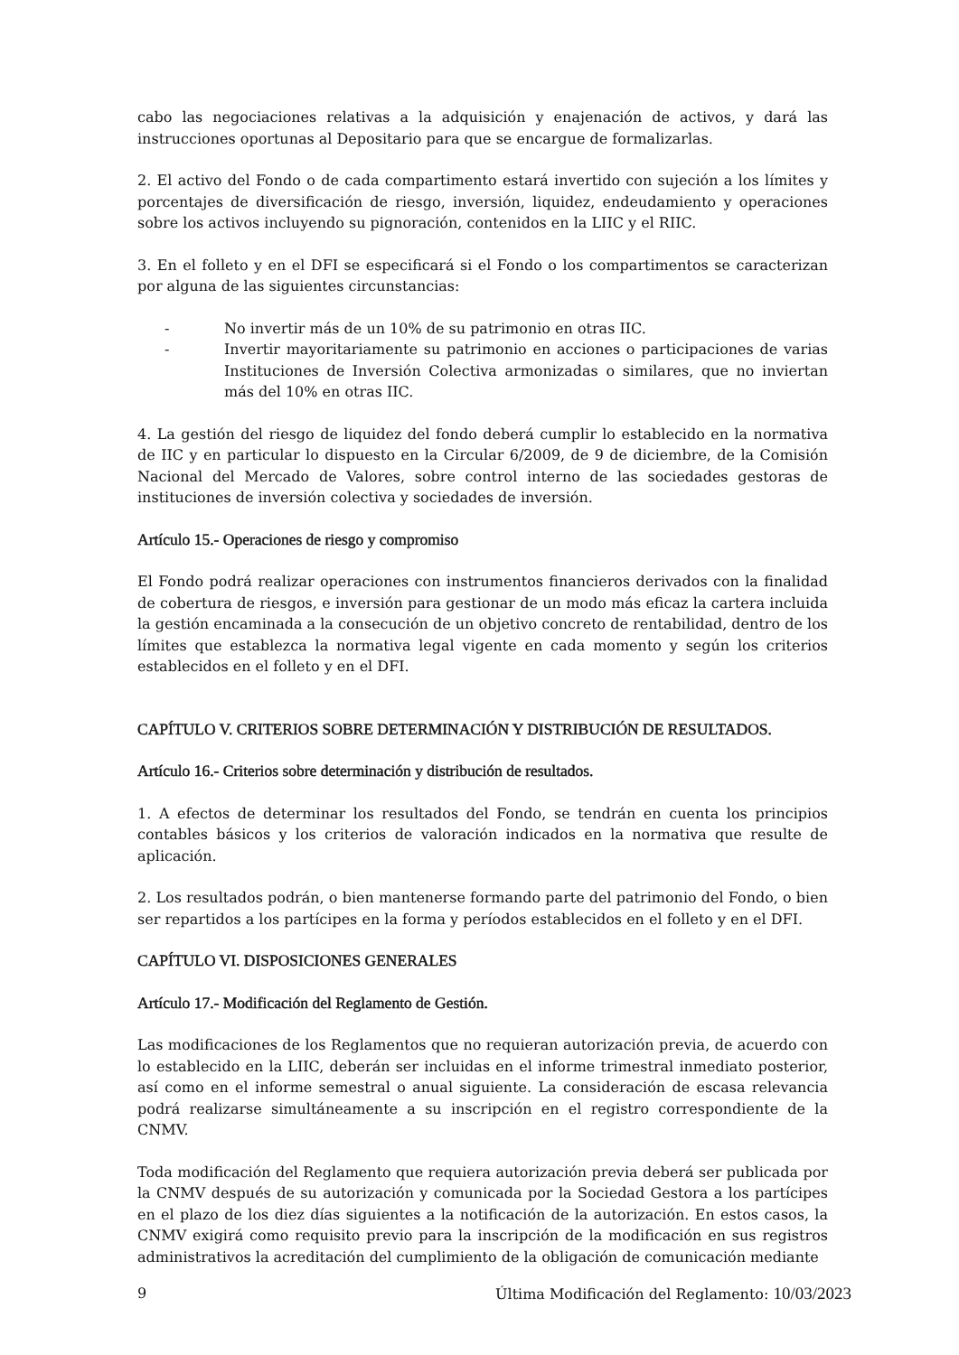cabo las negociaciones relativas a la adquisición y enajenación de activos, y dará las instrucciones oportunas al Depositario para que se encargue de formalizarlas.
2. El activo del Fondo o de cada compartimento estará invertido con sujeción a los límites y porcentajes de diversificación de riesgo, inversión, liquidez, endeudamiento y operaciones sobre los activos incluyendo su pignoración, contenidos en la LIIC y el RIIC.
3. En el folleto y en el DFI se especificará si el Fondo o los compartimentos se caracterizan por alguna de las siguientes circunstancias:
- No invertir más de un 10% de su patrimonio en otras IIC.
- Invertir mayoritariamente su patrimonio en acciones o participaciones de varias Instituciones de Inversión Colectiva armonizadas o similares, que no inviertan más del 10% en otras IIC.
4. La gestión del riesgo de liquidez del fondo deberá cumplir lo establecido en la normativa de IIC y en particular lo dispuesto en la Circular 6/2009, de 9 de diciembre, de la Comisión Nacional del Mercado de Valores, sobre control interno de las sociedades gestoras de instituciones de inversión colectiva y sociedades de inversión.
Artículo 15.- Operaciones de riesgo y compromiso
El Fondo podrá realizar operaciones con instrumentos financieros derivados con la finalidad de cobertura de riesgos, e inversión para gestionar de un modo más eficaz la cartera incluida la gestión encaminada a la consecución de un objetivo concreto de rentabilidad, dentro de los límites que establezca la normativa legal vigente en cada momento y según los criterios establecidos en el folleto y en el DFI.
CAPÍTULO V. CRITERIOS SOBRE DETERMINACIÓN Y DISTRIBUCIÓN DE RESULTADOS.
Artículo 16.- Criterios sobre determinación y distribución de resultados.
1. A efectos de determinar los resultados del Fondo, se tendrán en cuenta los principios contables básicos y los criterios de valoración indicados en la normativa que resulte de aplicación.
2. Los resultados podrán, o bien mantenerse formando parte del patrimonio del Fondo, o bien ser repartidos a los partícipes en la forma y períodos establecidos en el folleto y en el DFI.
CAPÍTULO VI. DISPOSICIONES GENERALES
Artículo 17.- Modificación del Reglamento de Gestión.
Las modificaciones de los Reglamentos que no requieran autorización previa, de acuerdo con lo establecido en la LIIC, deberán ser incluidas en el informe trimestral inmediato posterior, así como en el informe semestral o anual siguiente. La consideración de escasa relevancia podrá realizarse simultáneamente a su inscripción en el registro correspondiente de la CNMV.
Toda modificación del Reglamento que requiera autorización previa deberá ser publicada por la CNMV después de su autorización y comunicada por la Sociedad Gestora a los partícipes en el plazo de los diez días siguientes a la notificación de la autorización. En estos casos, la CNMV exigirá como requisito previo para la inscripción de la modificación en sus registros administrativos la acreditación del cumplimiento de la obligación de comunicación mediante
9 Última Modificación del Reglamento: 10/03/2023